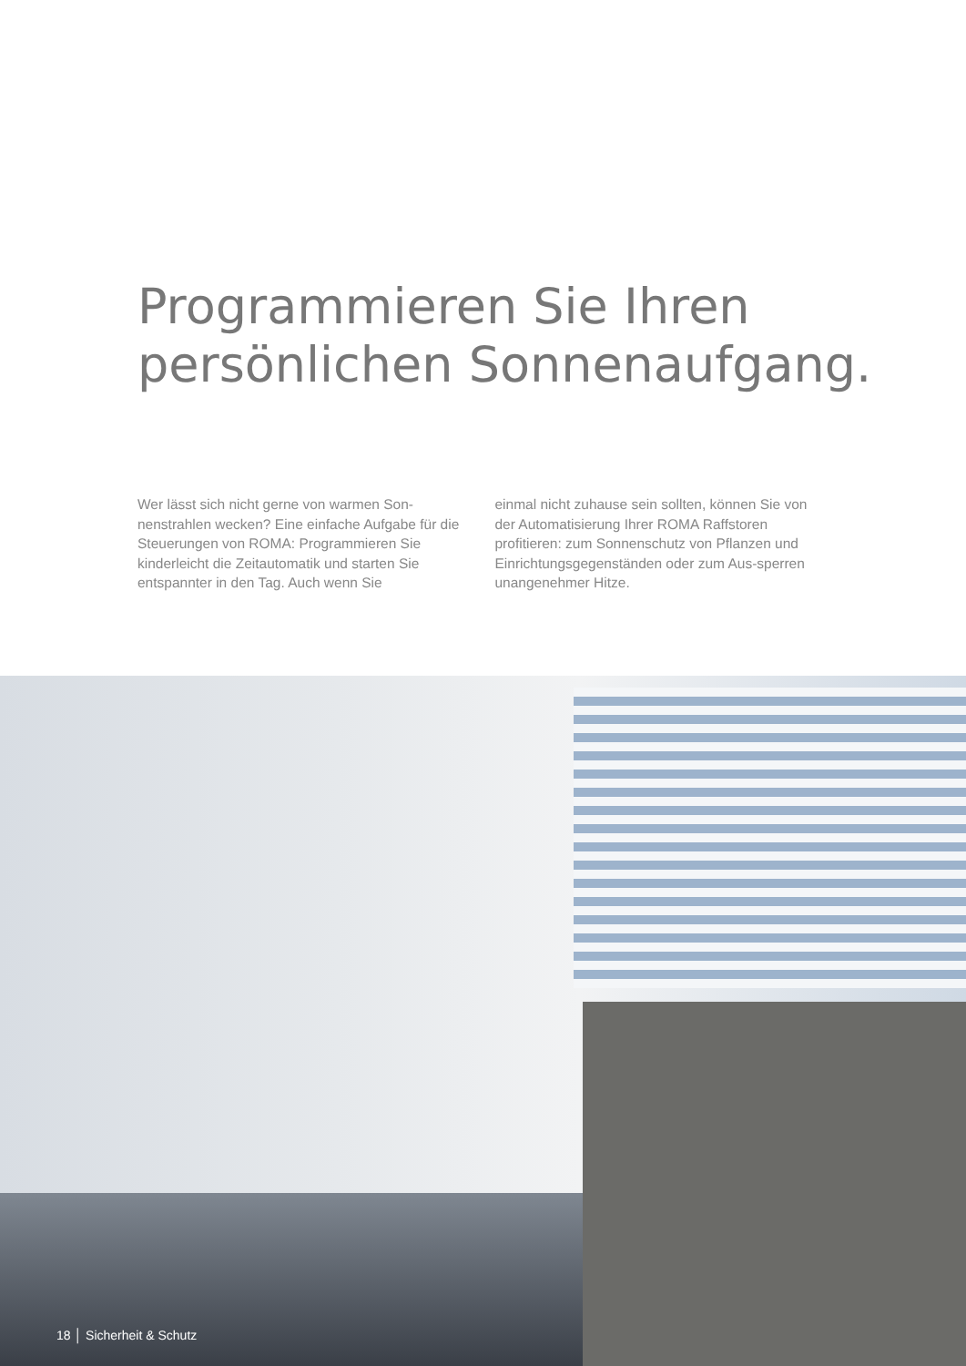Programmieren Sie Ihren
persönlichen Sonnenaufgang.
Wer lässt sich nicht gerne von warmen Son-nenstrahlen wecken? Eine einfache Aufgabe für die Steuerungen von ROMA: Programmieren Sie kinderleicht die Zeitautomatik und starten Sie entspannter in den Tag. Auch wenn Sie
einmal nicht zuhause sein sollten, können Sie von der Automatisierung Ihrer ROMA Raffstoren profitieren: zum Sonnenschutz von Pflanzen und Einrichtungsgegenständen oder zum Aus-sperren unangenehmer Hitze.
18 │ Sicherheit & Schutz